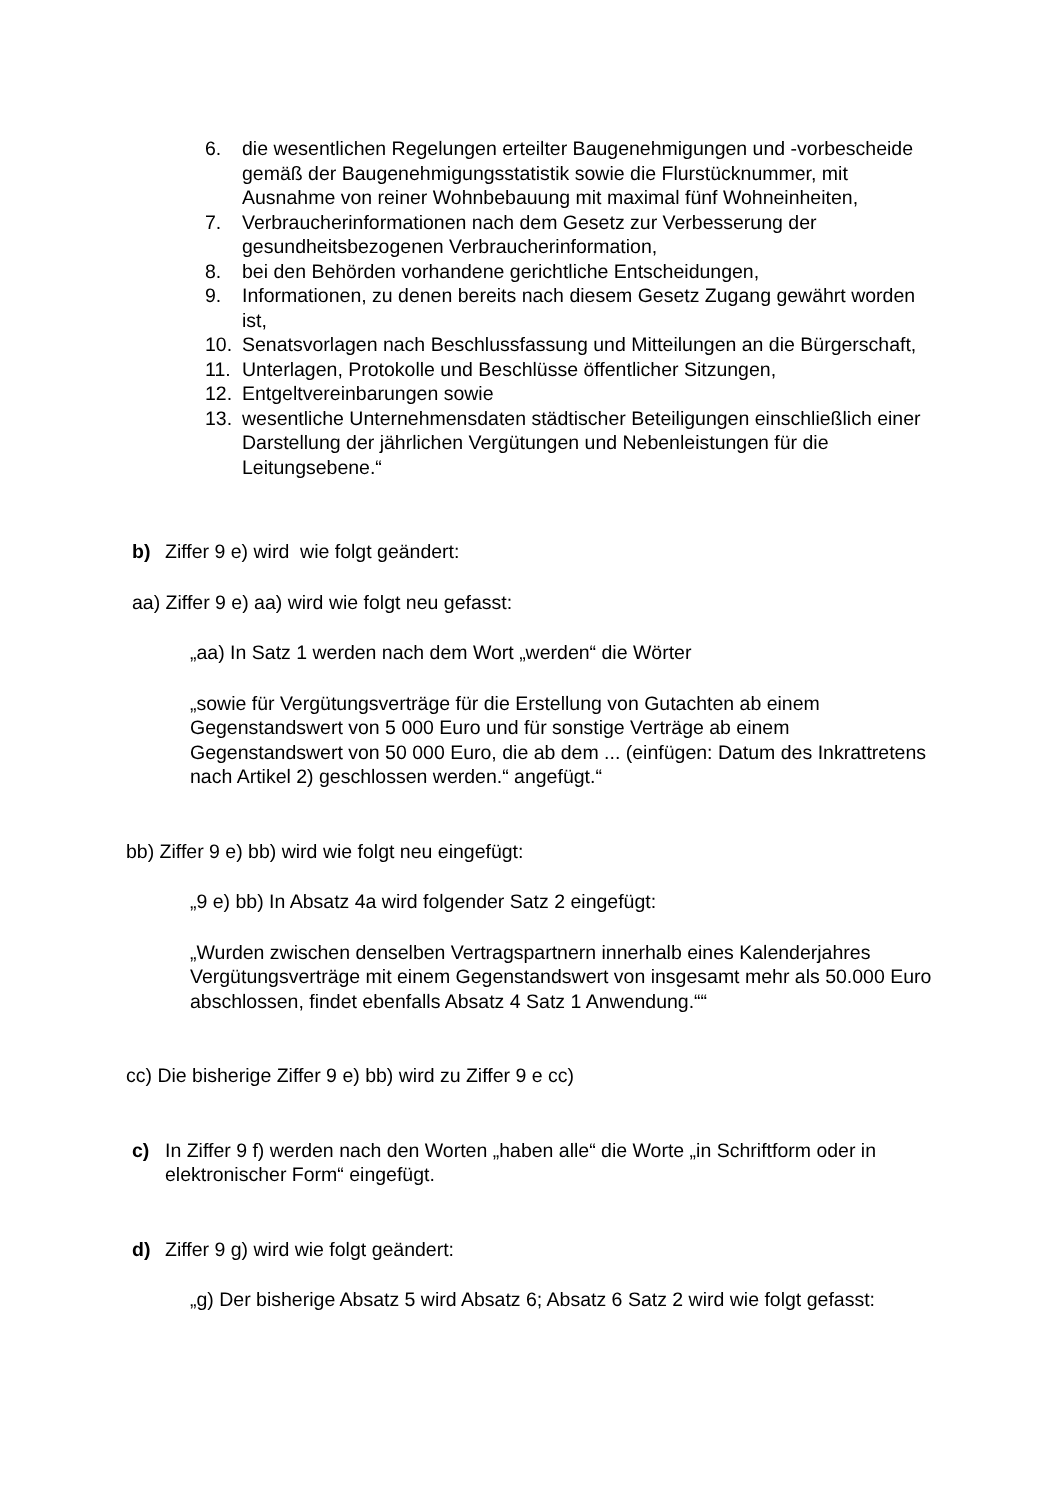6. die wesentlichen Regelungen erteilter Baugenehmigungen und -vorbescheide gemäß der Baugenehmigungsstatistik sowie die Flurstücknummer, mit Ausnahme von reiner Wohnbebauung mit maximal fünf Wohneinheiten,
7. Verbraucherinformationen nach dem Gesetz zur Verbesserung der gesundheitsbezogenen Verbraucherinformation,
8. bei den Behörden vorhandene gerichtliche Entscheidungen,
9. Informationen, zu denen bereits nach diesem Gesetz Zugang gewährt worden ist,
10. Senatsvorlagen nach Beschlussfassung und Mitteilungen an die Bürgerschaft,
11. Unterlagen, Protokolle und Beschlüsse öffentlicher Sitzungen,
12. Entgeltvereinbarungen sowie
13. wesentliche Unternehmensdaten städtischer Beteiligungen einschließlich einer Darstellung der jährlichen Vergütungen und Nebenleistungen für die Leitungsebene.“
b) Ziffer 9 e) wird wie folgt geändert:
aa) Ziffer 9 e) aa) wird wie folgt neu gefasst:
„aa) In Satz 1 werden nach dem Wort „werden“ die Wörter
„sowie für Vergütungsverträge für die Erstellung von Gutachten ab einem Gegenstandswert von 5 000 Euro und für sonstige Verträge ab einem Gegenstandswert von 50 000 Euro, die ab dem ... (einfügen: Datum des Inkrattretens nach Artikel 2) geschlossen werden.“ angefügt.“
bb) Ziffer 9 e) bb) wird wie folgt neu eingefügt:
„9 e) bb) In Absatz 4a wird folgender Satz 2 eingefügt:
„Wurden zwischen denselben Vertragspartnern innerhalb eines Kalenderjahres Vergütungsverträge mit einem Gegenstandswert von insgesamt mehr als 50.000 Euro abschlossen, findet ebenfalls Absatz 4 Satz 1 Anwendung.““
cc) Die bisherige Ziffer 9 e) bb) wird zu Ziffer 9 e cc)
c) In Ziffer 9 f) werden nach den Worten „haben alle“ die Worte „in Schriftform oder in elektronischer Form“ eingefügt.
d) Ziffer 9 g) wird wie folgt geändert:
„g) Der bisherige Absatz 5 wird Absatz 6; Absatz 6 Satz 2 wird wie folgt gefasst: